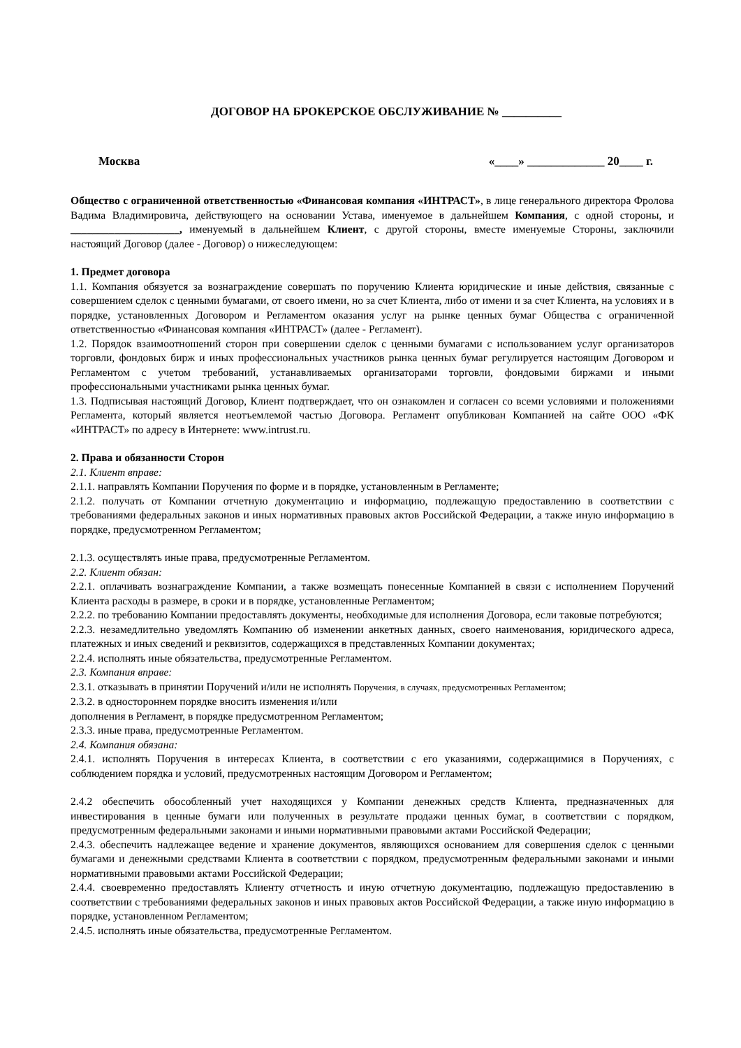ДОГОВОР НА БРОКЕРСКОЕ ОБСЛУЖИВАНИЕ № __________
Москва «____» _____________ 20____ г.
Общество с ограниченной ответственностью «Финансовая компания «ИНТРАСТ», в лице генерального директора Фролова Вадима Владимировича, действующего на основании Устава, именуемое в дальнейшем Компания, с одной стороны, и ____________________, именуемый в дальнейшем Клиент, с другой стороны, вместе именуемые Стороны, заключили настоящий Договор (далее - Договор) о нижеследующем:
1. Предмет договора
1.1. Компания обязуется за вознаграждение совершать по поручению Клиента юридические и иные действия, связанные с совершением сделок с ценными бумагами, от своего имени, но за счет Клиента, либо от имени и за счет Клиента, на условиях и в порядке, установленных Договором и Регламентом оказания услуг на рынке ценных бумаг Общества с ограниченной ответственностью «Финансовая компания «ИНТРАСТ» (далее - Регламент).
1.2. Порядок взаимоотношений сторон при совершении сделок с ценными бумагами с использованием услуг организаторов торговли, фондовых бирж и иных профессиональных участников рынка ценных бумаг регулируется настоящим Договором и Регламентом с учетом требований, устанавливаемых организаторами торговли, фондовыми биржами и иными профессиональными участниками рынка ценных бумаг.
1.3. Подписывая настоящий Договор, Клиент подтверждает, что он ознакомлен и согласен со всеми условиями и положениями Регламента, который является неотъемлемой частью Договора. Регламент опубликован Компанией на сайте ООО «ФК «ИНТРАСТ» по адресу в Интернете: www.intrust.ru.
2. Права и обязанности Сторон
2.1. Клиент вправе:
2.1.1. направлять Компании Поручения по форме и в порядке, установленным в Регламенте;
2.1.2. получать от Компании отчетную документацию и информацию, подлежащую предоставлению в соответствии с требованиями федеральных законов и иных нормативных правовых актов Российской Федерации, а также иную информацию в порядке, предусмотренном Регламентом;
2.1.3. осуществлять иные права, предусмотренные Регламентом.
2.2. Клиент обязан:
2.2.1. оплачивать вознаграждение Компании, а также возмещать понесенные Компанией в связи с исполнением Поручений Клиента расходы в размере, в сроки и в порядке, установленные Регламентом;
2.2.2. по требованию Компании предоставлять документы, необходимые для исполнения Договора, если таковые потребуются;
2.2.3. незамедлительно уведомлять Компанию об изменении анкетных данных, своего наименования, юридического адреса, платежных и иных сведений и реквизитов, содержащихся в представленных Компании документах;
2.2.4. исполнять иные обязательства, предусмотренные Регламентом.
2.3. Компания вправе:
2.3.1. отказывать в принятии Поручений и/или не исполнять Поручения, в случаях, предусмотренных Регламентом;
2.3.2. в одностороннем порядке вносить изменения и/или
дополнения в Регламент, в порядке предусмотренном Регламентом;
2.3.3. иные права, предусмотренные Регламентом.
2.4. Компания обязана:
2.4.1. исполнять Поручения в интересах Клиента, в соответствии с его указаниями, содержащимися в Поручениях, с соблюдением порядка и условий, предусмотренных настоящим Договором и Регламентом;
2.4.2 обеспечить обособленный учет находящихся у Компании денежных средств Клиента, предназначенных для инвестирования в ценные бумаги или полученных в результате продажи ценных бумаг, в соответствии с порядком, предусмотренным федеральными законами и иными нормативными правовыми актами Российской Федерации;
2.4.3. обеспечить надлежащее ведение и хранение документов, являющихся основанием для совершения сделок с ценными бумагами и денежными средствами Клиента в соответствии с порядком, предусмотренным федеральными законами и иными нормативными правовыми актами Российской Федерации;
2.4.4. своевременно предоставлять Клиенту отчетность и иную отчетную документацию, подлежащую предоставлению в соответствии с требованиями федеральных законов и иных правовых актов Российской Федерации, а также иную информацию в порядке, установленном Регламентом;
2.4.5. исполнять иные обязательства, предусмотренные Регламентом.